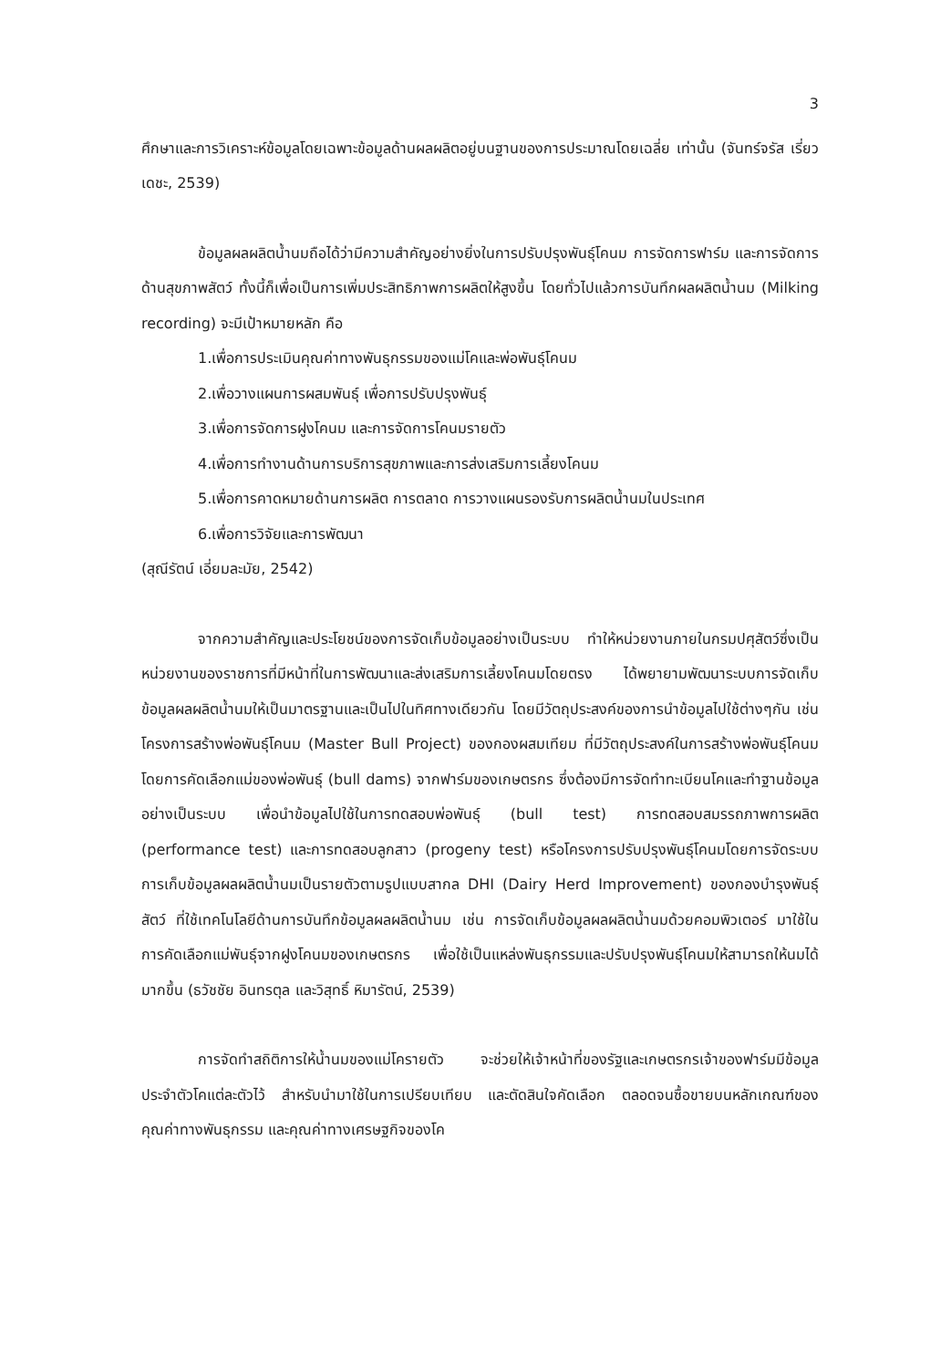3
ศึกษาและการวิเคราะห์ข้อมูลโดยเฉพาะข้อมูลด้านผลผลิตอยู่บนฐานของการประมาณโดยเฉลี่ย เท่านั้น (จันทร์จรัส เรี่ยวเดชะ, 2539)
ข้อมูลผลผลิตน้ำนมถือได้ว่ามีความสำคัญอย่างยิ่งในการปรับปรุงพันธุ์โคนม การจัดการฟาร์ม และการจัดการด้านสุขภาพสัตว์ ทั้งนี้ก็เพื่อเป็นการเพิ่มประสิทธิภาพการผลิตให้สูงขึ้น โดยทั่วไปแล้วการบันทึกผลผลิตน้ำนม (Milking recording) จะมีเป้าหมายหลัก คือ
1.เพื่อการประเมินคุณค่าทางพันธุกรรมของแม่โคและพ่อพันธุ์โคนม
2.เพื่อวางแผนการผสมพันธุ์ เพื่อการปรับปรุงพันธุ์
3.เพื่อการจัดการฝูงโคนม และการจัดการโคนมรายตัว
4.เพื่อการทำงานด้านการบริการสุขภาพและการส่งเสริมการเลี้ยงโคนม
5.เพื่อการคาดหมายด้านการผลิต การตลาด การวางแผนรองรับการผลิตน้ำนมในประเทศ
6.เพื่อการวิจัยและการพัฒนา
(สุณีรัตน์ เอี่ยมละมัย, 2542)
จากความสำคัญและประโยชน์ของการจัดเก็บข้อมูลอย่างเป็นระบบ ทำให้หน่วยงานภายในกรมปศุสัตว์ซึ่งเป็นหน่วยงานของราชการที่มีหน้าที่ในการพัฒนาและส่งเสริมการเลี้ยงโคนมโดยตรง ได้พยายามพัฒนาระบบการจัดเก็บข้อมูลผลผลิตน้ำนมให้เป็นมาตรฐานและเป็นไปในทิศทางเดียวกัน โดยมีวัตถุประสงค์ของการนำข้อมูลไปใช้ต่างๆกัน เช่น โครงการสร้างพ่อพันธุ์โคนม (Master Bull Project) ของกองผสมเทียม ที่มีวัตถุประสงค์ในการสร้างพ่อพันธุ์โคนมโดยการคัดเลือกแม่ของพ่อพันธุ์ (bull dams) จากฟาร์มของเกษตรกร ซึ่งต้องมีการจัดทำทะเบียนโคและทำฐานข้อมูลอย่างเป็นระบบ เพื่อนำข้อมูลไปใช้ในการทดสอบพ่อพันธุ์ (bull test) การทดสอบสมรรถภาพการผลิต (performance test) และการทดสอบลูกสาว (progeny test) หรือโครงการปรับปรุงพันธุ์โคนมโดยการจัดระบบการเก็บข้อมูลผลผลิตน้ำนมเป็นรายตัวตามรูปแบบสากล DHI (Dairy Herd Improvement) ของกองบำรุงพันธุ์สัตว์ ที่ใช้เทคโนโลยีด้านการบันทึกข้อมูลผลผลิตน้ำนม เช่น การจัดเก็บข้อมูลผลผลิตน้ำนมด้วยคอมพิวเตอร์ มาใช้ในการคัดเลือกแม่พันธุ์จากฝูงโคนมของเกษตรกร เพื่อใช้เป็นแหล่งพันธุกรรมและปรับปรุงพันธุ์โคนมให้สามารถให้นมได้มากขึ้น (ธวัชชัย อินทรตุล และวิสุทธิ์ หิมารัตน์, 2539)
การจัดทำสถิติการให้น้ำนมของแม่โครายตัว จะช่วยให้เจ้าหน้าที่ของรัฐและเกษตรกรเจ้าของฟาร์มมีข้อมูลประจำตัวโคแต่ละตัวไว้ สำหรับนำมาใช้ในการเปรียบเทียบ และตัดสินใจคัดเลือก ตลอดจนซื้อขายบนหลักเกณฑ์ของคุณค่าทางพันธุกรรม และคุณค่าทางเศรษฐกิจของโค